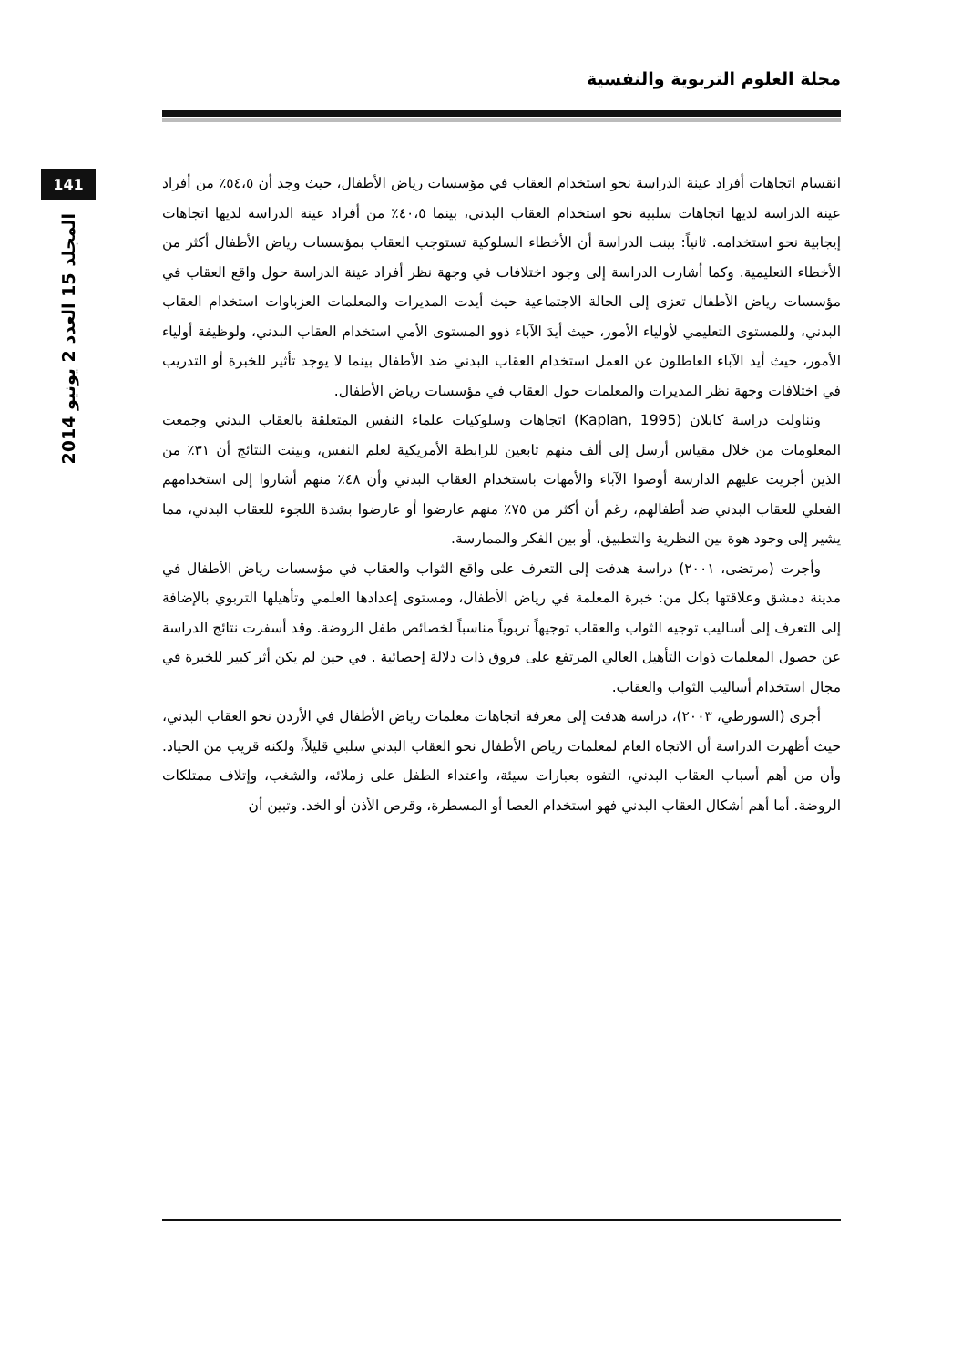مجلة العلوم التربوية والنفسية
141
المجلد 15 العدد 2 يونيو 2014
انقسام اتجاهات أفراد عينة الدراسة نحو استخدام العقاب في مؤسسات رياض الأطفال، حيث وجد أن ٥٤،٥٪ من أفراد عينة الدراسة لديها اتجاهات سلبية نحو استخدام العقاب البدني، بينما ٤٠،٥٪ من أفراد عينة الدراسة لديها اتجاهات إيجابية نحو استخدامه. ثانياً: بينت الدراسة أن الأخطاء السلوكية تستوجب العقاب بمؤسسات رياض الأطفال أكثر من الأخطاء التعليمية. وكما أشارت الدراسة إلى وجود اختلافات في وجهة نظر أفراد عينة الدراسة حول واقع العقاب في مؤسسات رياض الأطفال تعزى إلى الحالة الاجتماعية حيث أيدت المديرات والمعلمات العزباوات استخدام العقاب البدني، وللمستوى التعليمي لأولياء الأمور، حيث أيدَ الآباء ذوو المستوى الأمي استخدام العقاب البدني، ولوظيفة أولياء الأمور، حيث أيد الآباء العاطلون عن العمل استخدام العقاب البدني ضد الأطفال بينما لا يوجد تأثير للخبرة أو التدريب في اختلافات وجهة نظر المديرات والمعلمات حول العقاب في مؤسسات رياض الأطفال.
وتناولت دراسة كابلان (Kaplan, 1995) اتجاهات وسلوكيات علماء النفس المتعلقة بالعقاب البدني وجمعت المعلومات من خلال مقياس أرسل إلى ألف منهم تابعين للرابطة الأمريكية لعلم النفس، وبينت النتائج أن ٣١٪ من الذين أجريت عليهم الدارسة أوصوا الآباء والأمهات باستخدام العقاب البدني وأن ٤٨٪ منهم أشاروا إلى استخدامهم الفعلي للعقاب البدني ضد أطفالهم، رغم أن أكثر من ٧٥٪ منهم عارضوا أو عارضوا بشدة اللجوء للعقاب البدني، مما يشير إلى وجود هوة بين النظرية والتطبيق، أو بين الفكر والممارسة.
وأجرت (مرتضى، ٢٠٠١) دراسة هدفت إلى التعرف على واقع الثواب والعقاب في مؤسسات رياض الأطفال في مدينة دمشق وعلاقتها بكل من: خبرة المعلمة في رياض الأطفال، ومستوى إعدادها العلمي وتأهيلها التربوي بالإضافة إلى التعرف إلى أساليب توجيه الثواب والعقاب توجيهاً تربوياً مناسباً لخصائص طفل الروضة. وقد أسفرت نتائج الدراسة عن حصول المعلمات ذوات التأهيل العالي المرتفع على فروق ذات دلالة إحصائية . في حين لم يكن أثر كبير للخبرة في مجال استخدام أساليب الثواب والعقاب.
أجرى (السورطي، ٢٠٠٣)، دراسة هدفت إلى معرفة اتجاهات معلمات رياض الأطفال في الأردن نحو العقاب البدني، حيث أظهرت الدراسة أن الاتجاه العام لمعلمات رياض الأطفال نحو العقاب البدني سلبي قليلاً، ولكنه قريب من الحياد. وأن من أهم أسباب العقاب البدني، التفوه بعبارات سيئة، واعتداء الطفل على زملائه، والشغب، وإتلاف ممتلكات الروضة. أما أهم أشكال العقاب البدني فهو استخدام العصا أو المسطرة، وقرص الأذن أو الخد. وتبين أن